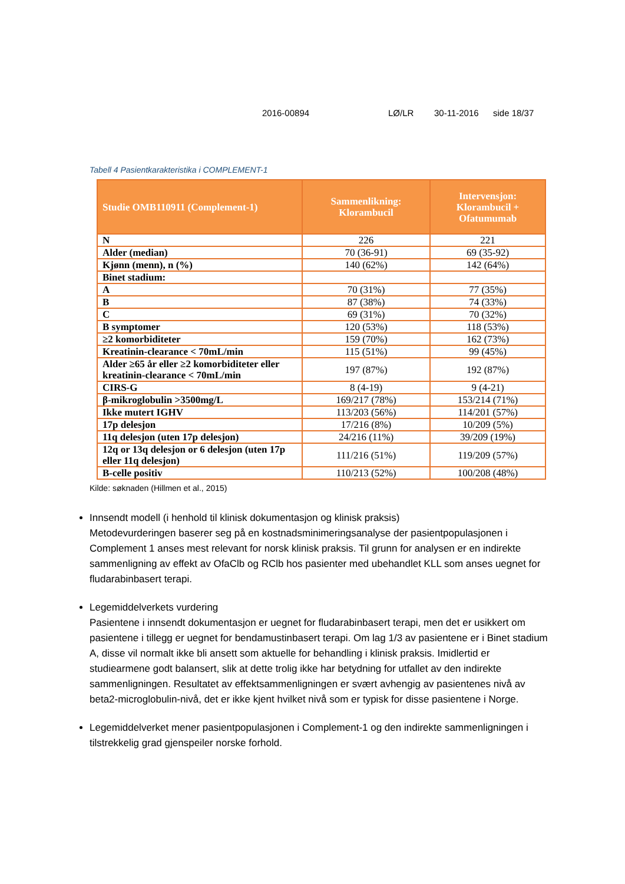2016-00894 LØ/LR 30-11-2016 side 18/37
Tabell 4 Pasientkarakteristika i COMPLEMENT-1
| Studie OMB110911 (Complement-1) | Sammenlikning: Klorambucil | Intervensjon: Klorambucil + Ofatumumab |
| --- | --- | --- |
| N | 226 | 221 |
| Alder (median) | 70 (36-91) | 69 (35-92) |
| Kjønn (menn), n (%) | 140 (62%) | 142 (64%) |
| Binet stadium: | | |
| A | 70 (31%) | 77 (35%) |
| B | 87 (38%) | 74 (33%) |
| C | 69 (31%) | 70 (32%) |
| B symptomer | 120 (53%) | 118 (53%) |
| ≥2 komorbiditeter | 159 (70%) | 162 (73%) |
| Kreatinin-clearance < 70mL/min | 115 (51%) | 99 (45%) |
| Alder ≥65 år eller ≥2 komorbiditeter eller kreatinin-clearance < 70mL/min | 197 (87%) | 192 (87%) |
| CIRS-G | 8 (4-19) | 9 (4-21) |
| β-mikroglobulin >3500mg/L | 169/217 (78%) | 153/214 (71%) |
| Ikke mutert IGHV | 113/203 (56%) | 114/201 (57%) |
| 17p delesjon | 17/216 (8%) | 10/209 (5%) |
| 11q delesjon (uten 17p delesjon) | 24/216 (11%) | 39/209 (19%) |
| 12q or 13q delesjon or 6 delesjon (uten 17p eller 11q delesjon) | 111/216 (51%) | 119/209 (57%) |
| B-celle positiv | 110/213 (52%) | 100/208 (48%) |
Kilde: søknaden (Hillmen et al., 2015)
Innsendt modell (i henhold til klinisk dokumentasjon og klinisk praksis)
Metodevurderingen baserer seg på en kostnadsminimeringsanalyse der pasientpopulasjonen i Complement 1 anses mest relevant for norsk klinisk praksis. Til grunn for analysen er en indirekte sammenligning av effekt av OfaClb og RClb hos pasienter med ubehandlet KLL som anses uegnet for fludarabinbasert terapi.
Legemiddelverkets vurdering
Pasientene i innsendt dokumentasjon er uegnet for fludarabinbasert terapi, men det er usikkert om pasientene i tillegg er uegnet for bendamustinbasert terapi. Om lag 1/3 av pasientene er i Binet stadium A, disse vil normalt ikke bli ansett som aktuelle for behandling i klinisk praksis. Imidlertid er studiearmene godt balansert, slik at dette trolig ikke har betydning for utfallet av den indirekte sammenligningen. Resultatet av effektsammenligningen er svært avhengig av pasientenes nivå av beta2-microglobulin-nivå, det er ikke kjent hvilket nivå som er typisk for disse pasientene i Norge.
Legemiddelverket mener pasientpopulasjonen i Complement-1 og den indirekte sammenligningen i tilstrekkelig grad gjenspeiler norske forhold.